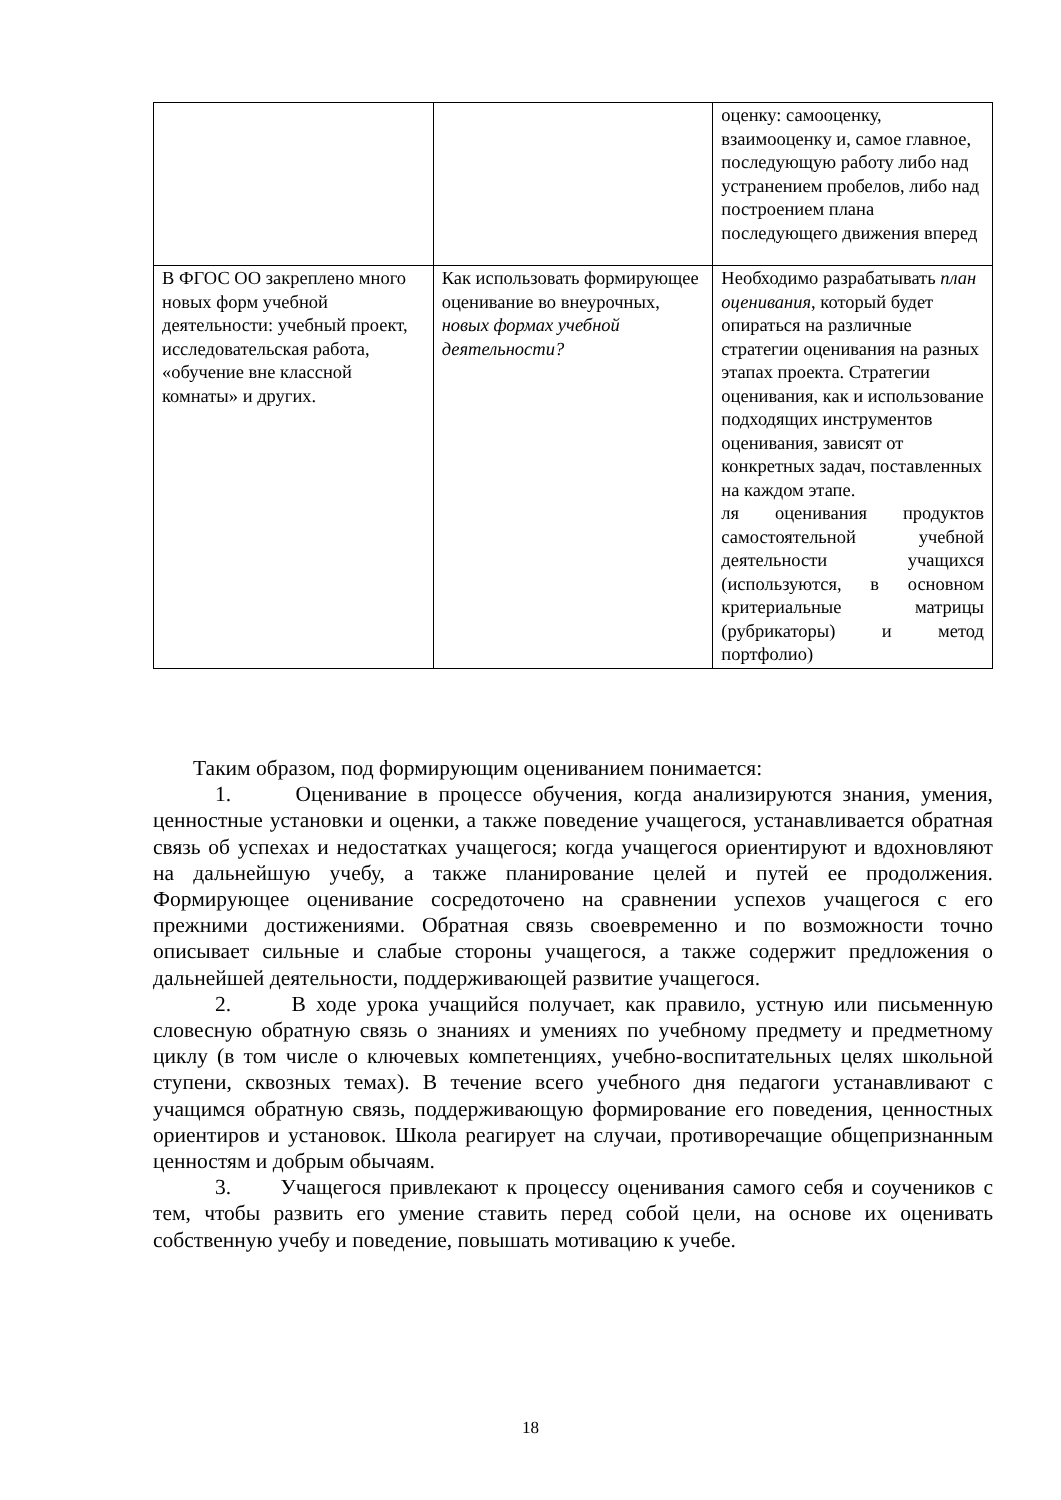| | | оценку: самооценку, взаимооценку и, самое главное, последующую работу либо над устранением пробелов, либо над построением плана последующего движения вперед |
| В ФГОС ОО закреплено много новых форм учебной деятельности: учебный проект, исследовательская работа, «обучение вне классной комнаты» и других. | Как использовать формирующее оценивание во внеурочных, новых формах учебной деятельности? | Необходимо разрабатывать план оценивания , который будет опираться на различные стратегии оценивания на разных этапах проекта. Стратегии оценивания, как и использование подходящих инструментов оценивания, зависят от конкретных задач, поставленных на каждом этапе. ля оценивания продуктов самостоятельной учебной деятельности учащихся (используются, в основном критериальные матрицы (рубрикаторы) и метод портфолио) |
Таким образом, под формирующим оцениванием понимается:
1. Оценивание в процессе обучения, когда анализируются знания, умения, ценностные установки и оценки, а также поведение учащегося, устанавливается обратная связь об успехах и недостатках учащегося; когда учащегося ориентируют и вдохновляют на дальнейшую учебу, а также планирование целей и путей ее продолжения. Формирующее оценивание сосредоточено на сравнении успехов учащегося с его прежними достижениями. Обратная связь своевременно и по возможности точно описывает сильные и слабые стороны учащегося, а также содержит предложения о дальнейшей деятельности, поддерживающей развитие учащегося.
2. В ходе урока учащийся получает, как правило, устную или письменную словесную обратную связь о знаниях и умениях по учебному предмету и предметному циклу (в том числе о ключевых компетенциях, учебно-воспитательных целях школьной ступени, сквозных темах). В течение всего учебного дня педагоги устанавливают с учащимся обратную связь, поддерживающую формирование его поведения, ценностных ориентиров и установок. Школа реагирует на случаи, противоречащие общепризнанным ценностям и добрым обычаям.
3. Учащегося привлекают к процессу оценивания самого себя и соучеников с тем, чтобы развить его умение ставить перед собой цели, на основе их оценивать собственную учебу и поведение, повышать мотивацию к учебе.
18